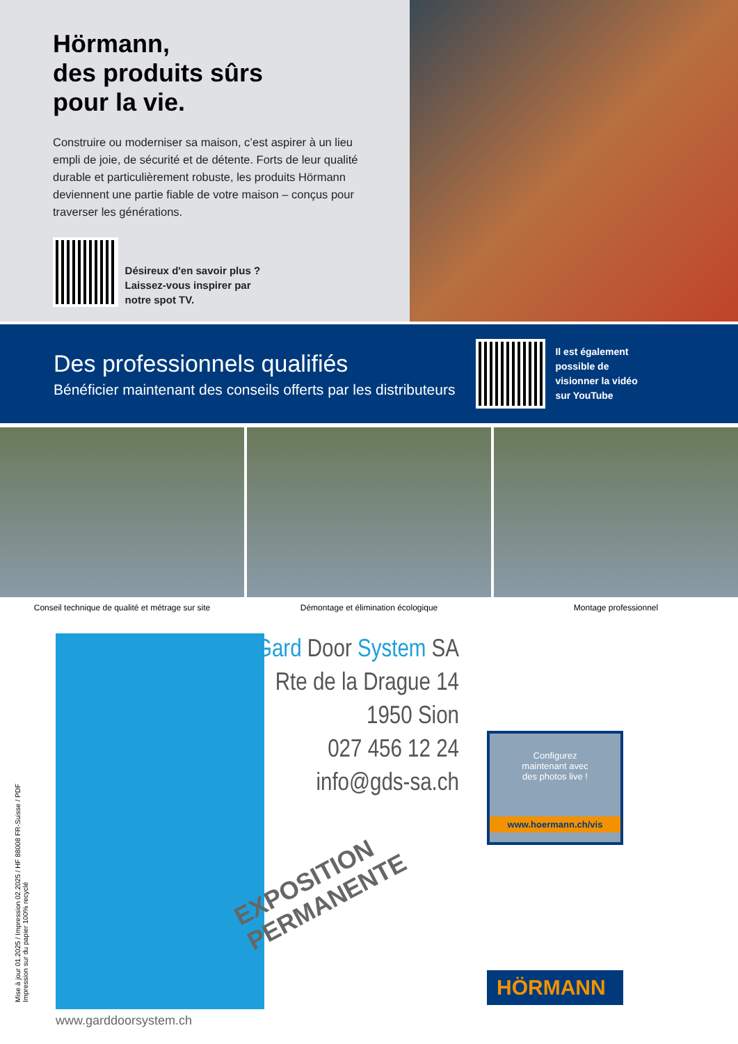Hörmann,
des produits sûrs
pour la vie.
Construire ou moderniser sa maison, c’est aspirer à un lieu empli de joie, de sécurité et de détente. Forts de leur qualité durable et particulièrement robuste, les produits Hörmann deviennent une partie fiable de votre maison – conçus pour traverser les générations.
Désireux d'en savoir plus ?
Laissez-vous inspirer par
notre spot TV.
Des professionnels qualifiés
Bénéficier maintenant des conseils offerts par les distributeurs
Il est également
possible de
visionner la vidéo
sur YouTube
Conseil technique de qualité et métrage sur site
Démontage et élimination écologique
Montage professionnel
www.garddoorsystem.ch
Gard Door System SA
Rte de la Drague 14
1950 Sion
027 456 12 24
info@gds-sa.ch
EXPOSITION
PERMANENTE
Configurez
maintenant avec
des photos live !
www.hoermann.ch/vis
HÖRMANN
Mise à jour 01.2025 / Impression 02.2025 / HF 88008 FR-Suisse / PDF
Impression sur du papier 100% recyclé